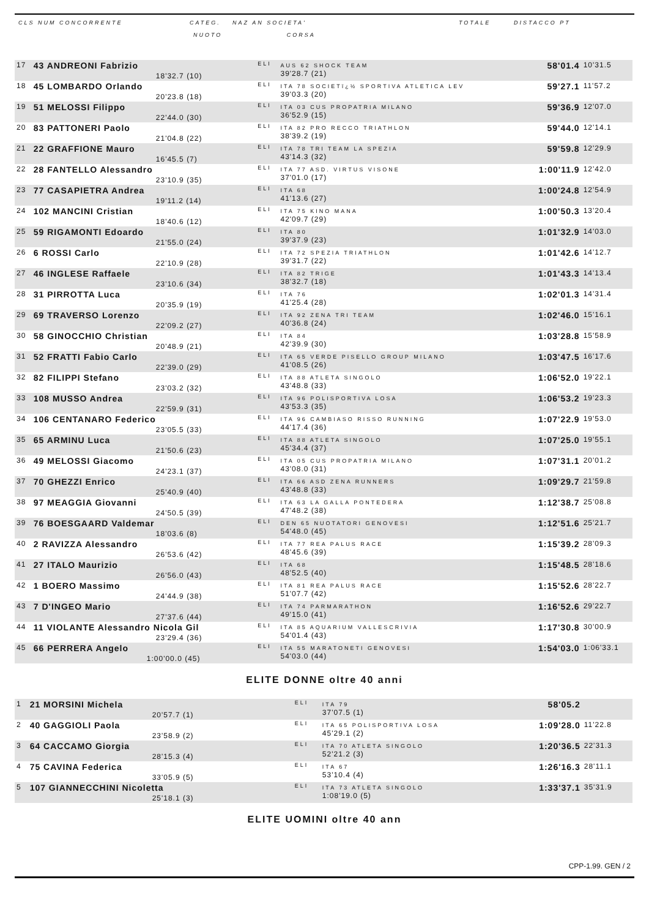CLS NUM CONCORRENTE CATEG. NAZ AN SOCIETA' TOTALE DISTACCO PT
NUOTO CORSA
| 17 | 43 ANDREONI Fabrizio 18'32.7 (10) | ELI | AUS 62 SHOCK TEAM 39'28.7 (21) | 58'01.4 | 10'31.5 |
| 18 | 45 LOMBARDO Orlando 20'23.8 (18) | ELI | ITA 78 SOCIETï¿½ SPORTIVA ATLETICA LEV 39'03.3 (20) | 59'27.1 | 11'57.2 |
| 19 | 51 MELOSSI Filippo 22'44.0 (30) | ELI | ITA 03 CUS PROPATRIA MILANO 36'52.9 (15) | 59'36.9 | 12'07.0 |
| 20 | 83 PATTONERI Paolo 21'04.8 (22) | ELI | ITA 82 PRO RECCO TRIATHLON 38'39.2 (19) | 59'44.0 | 12'14.1 |
| 21 | 22 GRAFFIONE Mauro 16'45.5 (7) | ELI | ITA 78 TRI TEAM LA SPEZIA 43'14.3 (32) | 59'59.8 | 12'29.9 |
| 22 | 28 FANTELLO Alessandro 23'10.9 (35) | ELI | ITA 77 ASD. VIRTUS VISONE 37'01.0 (17) | 1:00'11.9 | 12'42.0 |
| 23 | 77 CASAPIETRA Andrea 19'11.2 (14) | ELI | ITA 68 41'13.6 (27) | 1:00'24.8 | 12'54.9 |
| 24 | 102 MANCINI Cristian 18'40.6 (12) | ELI | ITA 75 KINO MANA 42'09.7 (29) | 1:00'50.3 | 13'20.4 |
| 25 | 59 RIGAMONTI Edoardo 21'55.0 (24) | ELI | ITA 80 39'37.9 (23) | 1:01'32.9 | 14'03.0 |
| 26 | 6 ROSSI Carlo 22'10.9 (28) | ELI | ITA 72 SPEZIA TRIATHLON 39'31.7 (22) | 1:01'42.6 | 14'12.7 |
| 27 | 46 INGLESE Raffaele 23'10.6 (34) | ELI | ITA 82 TRIGE 38'32.7 (18) | 1:01'43.3 | 14'13.4 |
| 28 | 31 PIRROTTA Luca 20'35.9 (19) | ELI | ITA 76 41'25.4 (28) | 1:02'01.3 | 14'31.4 |
| 29 | 69 TRAVERSO Lorenzo 22'09.2 (27) | ELI | ITA 92 ZENA TRI TEAM 40'36.8 (24) | 1:02'46.0 | 15'16.1 |
| 30 | 58 GINOCCHIO Christian 20'48.9 (21) | ELI | ITA 84 42'39.9 (30) | 1:03'28.8 | 15'58.9 |
| 31 | 52 FRATTI Fabio Carlo 22'39.0 (29) | ELI | ITA 65 VERDE PISELLO GROUP MILANO 41'08.5 (26) | 1:03'47.5 | 16'17.6 |
| 32 | 82 FILIPPI Stefano 23'03.2 (32) | ELI | ITA 88 ATLETA SINGOLO 43'48.8 (33) | 1:06'52.0 | 19'22.1 |
| 33 | 108 MUSSO Andrea 22'59.9 (31) | ELI | ITA 96 POLISPORTIVA LOSA 43'53.3 (35) | 1:06'53.2 | 19'23.3 |
| 34 | 106 CENTANARO Federico 23'05.5 (33) | ELI | ITA 96 CAMBIASO RISSO RUNNING 44'17.4 (36) | 1:07'22.9 | 19'53.0 |
| 35 | 65 ARMINU Luca 21'50.6 (23) | ELI | ITA 88 ATLETA SINGOLO 45'34.4 (37) | 1:07'25.0 | 19'55.1 |
| 36 | 49 MELOSSI Giacomo 24'23.1 (37) | ELI | ITA 05 CUS PROPATRIA MILANO 43'08.0 (31) | 1:07'31.1 | 20'01.2 |
| 37 | 70 GHEZZI Enrico 25'40.9 (40) | ELI | ITA 66 ASD ZENA RUNNERS 43'48.8 (33) | 1:09'29.7 | 21'59.8 |
| 38 | 97 MEAGGIA Giovanni 24'50.5 (39) | ELI | ITA 63 LA GALLA PONTEDERA 47'48.2 (38) | 1:12'38.7 | 25'08.8 |
| 39 | 76 BOESGAARD Valdemar 18'03.6 (8) | ELI | DEN 65 NUOTATORI GENOVESI 54'48.0 (45) | 1:12'51.6 | 25'21.7 |
| 40 | 2 RAVIZZA Alessandro 26'53.6 (42) | ELI | ITA 77 REA PALUS RACE 48'45.6 (39) | 1:15'39.2 | 28'09.3 |
| 41 | 27 ITALO Maurizio 26'56.0 (43) | ELI | ITA 68 48'52.5 (40) | 1:15'48.5 | 28'18.6 |
| 42 | 1 BOERO Massimo 24'44.9 (38) | ELI | ITA 81 REA PALUS RACE 51'07.7 (42) | 1:15'52.6 | 28'22.7 |
| 43 | 7 D'INGEO Mario 27'37.6 (44) | ELI | ITA 74 PARMARATHON 49'15.0 (41) | 1:16'52.6 | 29'22.7 |
| 44 | 11 VIOLANTE Alessandro Nicola Gil 23'29.4 (36) | ELI | ITA 85 AQUARIUM VALLESCRIVIA 54'01.4 (43) | 1:17'30.8 | 30'00.9 |
| 45 | 66 PERRERA Angelo 1:00'00.0 (45) | ELI | ITA 55 MARATONETI GENOVESI 54'03.0 (44) | 1:54'03.0 | 1:06'33.1 |
ELITE DONNE oltre 40 anni
| 1 | 21 MORSINI Michela 20'57.7 (1) | ELI | ITA 79 37'07.5 (1) | 58'05.2 | |
| 2 | 40 GAGGIOLI Paola 23'58.9 (2) | ELI | ITA 65 POLISPORTIVA LOSA 45'29.1 (2) | 1:09'28.0 | 11'22.8 |
| 3 | 64 CACCAMO Giorgia 28'15.3 (4) | ELI | ITA 70 ATLETA SINGOLO 52'21.2 (3) | 1:20'36.5 | 22'31.3 |
| 4 | 75 CAVINA Federica 33'05.9 (5) | ELI | ITA 67 53'10.4 (4) | 1:26'16.3 | 28'11.1 |
| 5 | 107 GIANNECCHINI Nicoletta 25'18.1 (3) | ELI | ITA 73 ATLETA SINGOLO 1:08'19.0 (5) | 1:33'37.1 | 35'31.9 |
ELITE UOMINI oltre 40 ann
CPP-1.99. GEN / 2